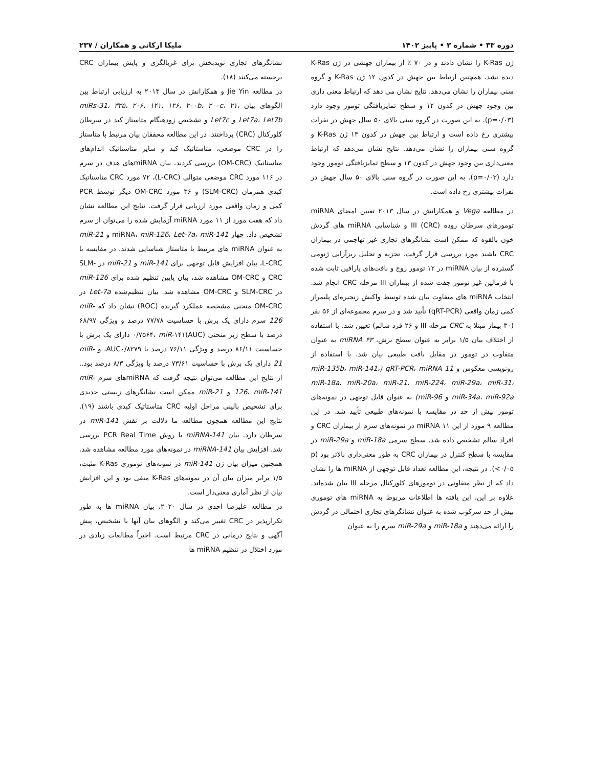دوره ۳۳ • شماره ۳ • پاییز ۱۴۰۲ ملیکا ارکانی و همکاران / ۲۳۷
ژن K-Ras را نشان دادند و در ۷۰ ٪ از بیماران جهشی در ژن K-Ras دیده نشد. همچنین ارتباط بین جهش در کدون ۱۲ ژن K-Ras و گروه سنی بیماران را نشان می‌دهد. نتایج نشان می دهد که ارتباط معنی داری بین وجود جهش در کدون ۱۲ و سطح تمایزیافتگی تومور وجود دارد (p=۰/۰۳). به این صورت در گروه سنی بالای ۵۰ سال جهش در نفرات بیشتری رخ داده است و ارتباط بین جهش در کدون ۱۳ ژن K-Ras و گروه سنی بیماران را نشان می‌دهد. نتایج نشان می‌دهد که ارتباط معنی‌داری بین وجود جهش در کدون ۱۳ و سطح تمایزیافتگی تومور وجود دارد (p=۰/۰۳). به این صورت در گروه سنی بالای ۵۰ سال جهش در نفرات بیشتری رخ داده است.
در مطالعه Vega و همکارانش در سال ۲۰۱۳ تعیین امضای miRNA تومورهای سرطان روده (CRC) III و شناسایی miRNA های گردش خون بالقوه که ممکن است نشانگرهای تجاری غیر تهاجمی در بیماران CRC باشند مورد بررسی قرار گرفت. تجزیه و تحلیل ریزآرایی ژنومی گسترده از بیان miRNA در ۱۲ تومور زوج و بافت‌های پارافین ثابت شده با فرمالین غیر تومور جفت شده از بیماران III مرحله CRC انجام شد. انتخاب miRNA های متفاوت بیان شده توسط واکنش زنجیره‌ای پلیمراز کمی زمان واقعی (qRT-PCR) تأیید شد و در سرم مجموعه‌ای از ۵۶ نفر (۳۰ بیمار مبتلا به CRC مرحله III و ۲۶ فرد سالم) تعیین شد. با استفاده از اختلاف بیان ۱/۵ برابر به عنوان سطح برش، miRNA ۴۳ به عنوان متفاوت در تومور در مقابل بافت طبیعی بیان شد. با استفاده از رونویسی معکوس و qRT-PCR، miRNA 11 (miR-135b، miR-141، miR-18a، miR-20a، miR-21، miR-224، miR-29a، miR-31، miR-34a، miR-92a و miR-96) به عنوان قابل توجهی در نمونه‌های تومور بیش از حد در مقایسه با نمونه‌های طبیعی تأیید شد. در این مطالعه ۹ مورد از این ۱۱ miRNA در نمونه‌های سرم از بیماران CRC و افراد سالم تشخیص داده شد. سطح سرمی miR-18a و miR-29a در مقایسه با سطح کنترل در بیماران CRC به طور معنی‌داری بالاتر بود (p <۰/۰۵). در نتیجه، این مطالعه تعداد قابل توجهی از miRNA ها را نشان داد که از نظر متفاوتی در تومورهای کلورکتال مرحله III بیان شده‌اند. علاوه بر این، این یافته ها اطلاعات مربوط به miRNA های توموری بیش از حد سرکوب شده به عنوان نشانگرهای تجاری احتمالی در گردش را ارائه می‌دهند و miR-18a و miR-29a سرم را به عنوان
نشانگرهای تجاری نویدبخش برای غربالگری و پایش بیماران CRC برجسته می‌کنند (۱۸).
در مطالعه Jie Yin و همکارانش در سال ۲۰۱۴ به ارزیابی ارتباط بین الگوهای بیان miRs-31، ۳۳۵، ۲۰۶، ۱۴۱، ۱۲۶، ۲۰۰b، ۲۰۰c، ۲۱، Let7a، Let7b و Let7c و تشخیص زودهنگام متاستاز کبد در سرطان کلورکتال (CRC) پرداختند. در این مطالعه محققان بیان مرتبط با متاستاز را در CRC موضعی، متاستاتیک کبد و سایر متاستاتیک اندام‌های متاستاتیک (OM-CRC) بررسی کردند. بیان miRNAهای هدف در سرم در ۱۱۶ مورد CRC موضعی متوالی (L-CRC)، ۷۲ مورد CRC متاستاتیک کبدی همزمان (SLM-CRC) و ۳۶ مورد OM-CRC دیگر توسط PCR کمی و زمان واقعی مورد ارزیابی قرار گرفت. نتایج این مطالعه نشان داد که هفت مورد از ۱۱ مورد miRNA آزمایش شده را می‌توان از سرم تشخیص داد. چهار miRNA، miR-126، Let-7a، miR-141 و miR-21 به عنوان miRNA های مرتبط با متاستاز شناسایی شدند. در مقایسه با L-CRC، بیان افزایش قابل توجهی برای miR-141 و miR-21 در SLM-CRC و OM-CRC مشاهده شد، بیان پایین تنظیم شده برای miR-126 در SLM-CRC و OM-CRC مشاهده شد. بیان تنظیم‌شده Let-7a در OM-CRC منحنی مشخصه عملکرد گیرنده (ROC) نشان داد که miR-126 سرم دارای یک برش با حساسیت ۷۷/۷۸ درصد و ویژگی ۶۸/۹۷ درصد با سطح زیر منحنی (AUC)۰/۷۵۶۴، miR-۱۴۱ دارای یک برش با حساسیت ۸۶/۱۱ درصد و ویژگی ۷۶/۱۱ درصد با AUC۰/۸۲۷۹، و miR-21 دارای یک برش با حساسیت ۷۳/۶۱ درصد با ویژگی ۸/۳ درصد بود.. از نتایج این مطالعه می‌توان نتیجه گرفت که miRNAهای سرم miR-126، miR-141 و miR-21 ممکن است نشانگرهای زیستی جدیدی برای تشخیص بالینی مراحل اولیه CRC متاستاتیک کبدی باشند (۱۹). نتایج این مطالعه همچون مطالعه ما دلالت بر نقش miR-141 در سرطان دارد. بیان miRNA-141 با روش PCR Real Time بررسی شد. افزایش بیان miRNA-141 در نمونه‌های مورد مطالعه مشاهده شد. همچنین میزان بیان ژن miR-141 در نمونه‌های توموری K-Ras مثبت، ۱/۵ برابر میزان بیان آن در نمونه‌های K-Ras منفی بود و این افزایش بیان از نظر آماری معنی‌دار است.
در مطالعه علیرضا احدی در سال ۲۰۲۰، بیان miRNA ها به طور تکرارپذیر در CRC تغییر می‌کند و الگوهای بیان آنها با تشخیص، پیش آگهی و نتایج درمانی در CRC مرتبط است. اخیراً مطالعات زیادی در مورد اختلال در تنظیم miRNA ها